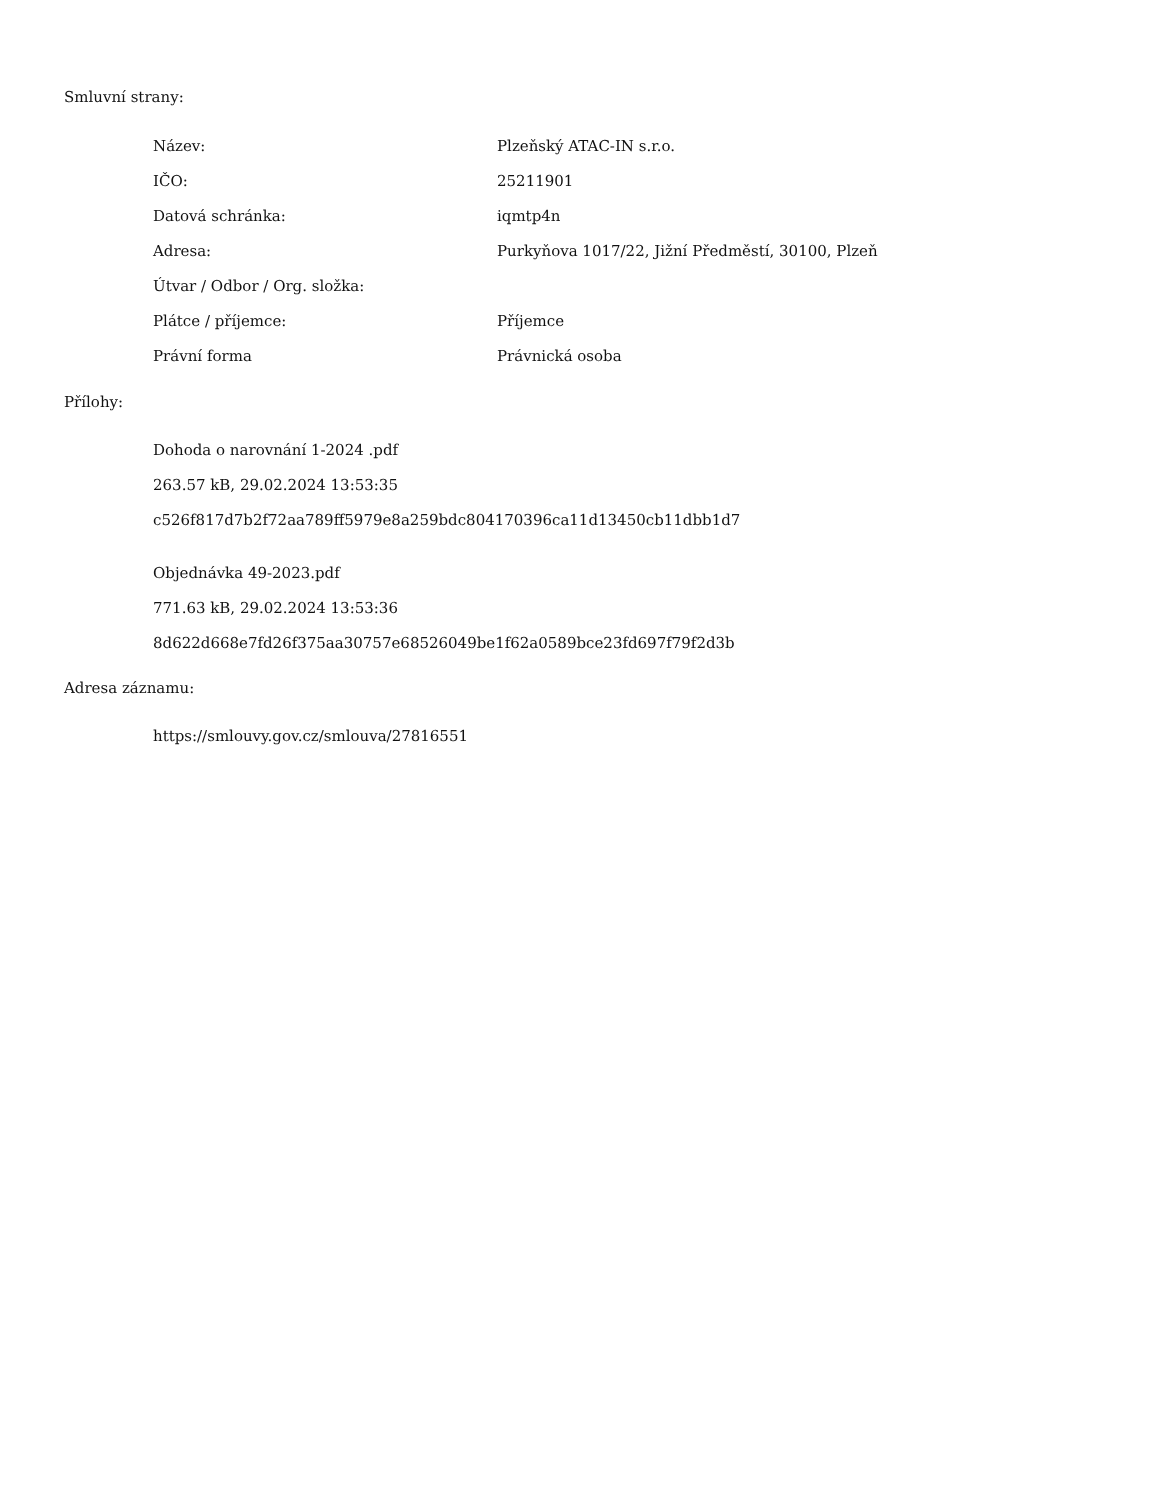Smluvní strany:
| Název: | Plzeňský ATAC-IN s.r.o. |
| IČO: | 25211901 |
| Datová schránka: | iqmtp4n |
| Adresa: | Purkyňova 1017/22, Jižní Předměstí, 30100, Plzeň |
| Útvar / Odbor / Org. složka: | |
| Plátce / příjemce: | Příjemce |
| Právní forma | Právnická osoba |
Přílohy:
Dohoda o narovnání 1-2024 .pdf
263.57 kB, 29.02.2024 13:53:35
c526f817d7b2f72aa789ff5979e8a259bdc804170396ca11d13450cb11dbb1d7
Objednávka 49-2023.pdf
771.63 kB, 29.02.2024 13:53:36
8d622d668e7fd26f375aa30757e68526049be1f62a0589bce23fd697f79f2d3b
Adresa záznamu:
https://smlouvy.gov.cz/smlouva/27816551